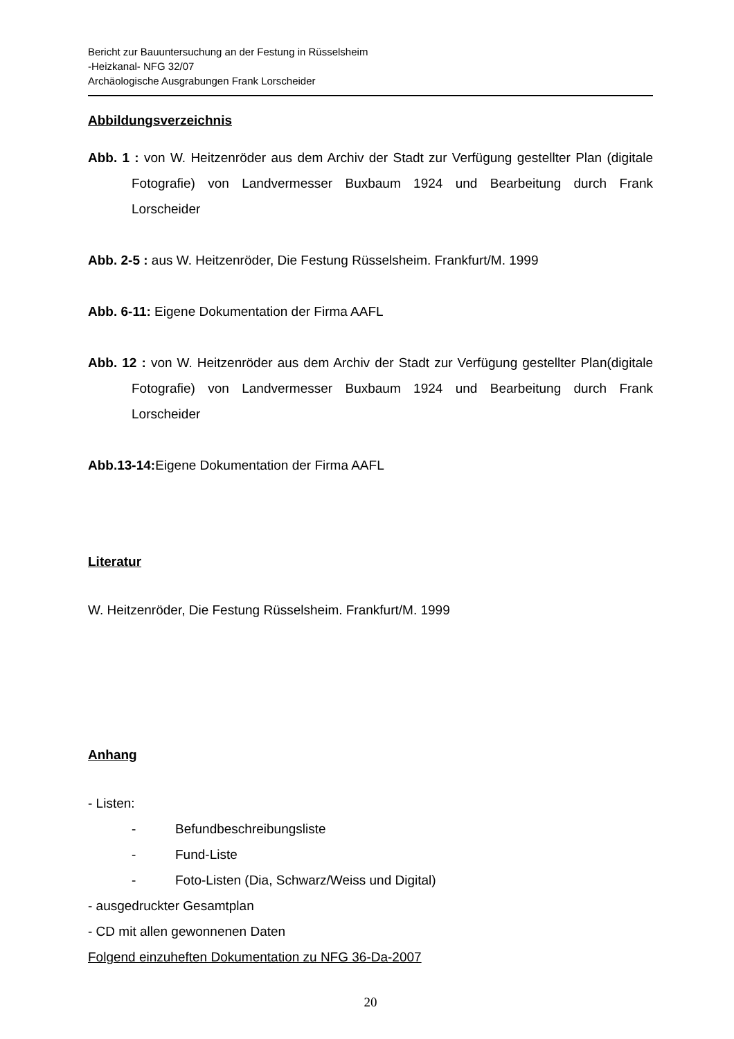Bericht zur Bauuntersuchung an der Festung in Rüsselsheim
-Heizkanal- NFG 32/07
Archäologische Ausgrabungen Frank Lorscheider
Abbildungsverzeichnis
Abb. 1 : von W. Heitzenröder aus dem Archiv der Stadt zur Verfügung gestellter Plan (digitale Fotografie) von Landvermesser Buxbaum 1924 und Bearbeitung durch Frank Lorscheider
Abb. 2-5 : aus W. Heitzenröder, Die Festung Rüsselsheim. Frankfurt/M. 1999
Abb. 6-11: Eigene Dokumentation der Firma AAFL
Abb. 12 : von W. Heitzenröder aus dem Archiv der Stadt zur Verfügung gestellter Plan(digitale Fotografie) von Landvermesser Buxbaum 1924 und Bearbeitung durch Frank Lorscheider
Abb.13-14: Eigene Dokumentation der Firma AAFL
Literatur
W. Heitzenröder, Die Festung Rüsselsheim. Frankfurt/M. 1999
Anhang
- Listen:
- Befundbeschreibungsliste
- Fund-Liste
- Foto-Listen (Dia, Schwarz/Weiss und Digital)
- ausgedruckter Gesamtplan
- CD mit allen gewonnenen Daten
Folgend einzuheften Dokumentation zu NFG 36-Da-2007
20